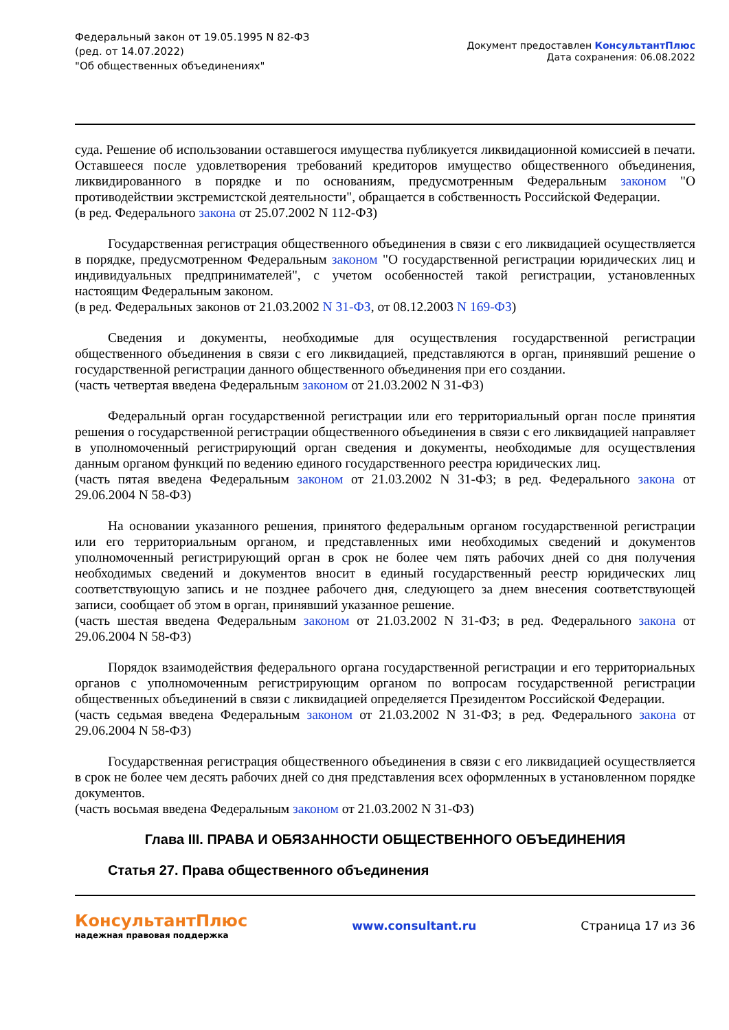Федеральный закон от 19.05.1995 N 82-ФЗ
(ред. от 14.07.2022)
"Об общественных объединениях"
Документ предоставлен КонсультантПлюс
Дата сохранения: 06.08.2022
суда. Решение об использовании оставшегося имущества публикуется ликвидационной комиссией в печати. Оставшееся после удовлетворения требований кредиторов имущество общественного объединения, ликвидированного в порядке и по основаниям, предусмотренным Федеральным законом "О противодействии экстремистской деятельности", обращается в собственность Российской Федерации.
(в ред. Федерального закона от 25.07.2002 N 112-ФЗ)
Государственная регистрация общественного объединения в связи с его ликвидацией осуществляется в порядке, предусмотренном Федеральным законом "О государственной регистрации юридических лиц и индивидуальных предпринимателей", с учетом особенностей такой регистрации, установленных настоящим Федеральным законом.
(в ред. Федеральных законов от 21.03.2002 N 31-ФЗ, от 08.12.2003 N 169-ФЗ)
Сведения и документы, необходимые для осуществления государственной регистрации общественного объединения в связи с его ликвидацией, представляются в орган, принявший решение о государственной регистрации данного общественного объединения при его создании.
(часть четвертая введена Федеральным законом от 21.03.2002 N 31-ФЗ)
Федеральный орган государственной регистрации или его территориальный орган после принятия решения о государственной регистрации общественного объединения в связи с его ликвидацией направляет в уполномоченный регистрирующий орган сведения и документы, необходимые для осуществления данным органом функций по ведению единого государственного реестра юридических лиц.
(часть пятая введена Федеральным законом от 21.03.2002 N 31-ФЗ; в ред. Федерального закона от 29.06.2004 N 58-ФЗ)
На основании указанного решения, принятого федеральным органом государственной регистрации или его территориальным органом, и представленных ими необходимых сведений и документов уполномоченный регистрирующий орган в срок не более чем пять рабочих дней со дня получения необходимых сведений и документов вносит в единый государственный реестр юридических лиц соответствующую запись и не позднее рабочего дня, следующего за днем внесения соответствующей записи, сообщает об этом в орган, принявший указанное решение.
(часть шестая введена Федеральным законом от 21.03.2002 N 31-ФЗ; в ред. Федерального закона от 29.06.2004 N 58-ФЗ)
Порядок взаимодействия федерального органа государственной регистрации и его территориальных органов с уполномоченным регистрирующим органом по вопросам государственной регистрации общественных объединений в связи с ликвидацией определяется Президентом Российской Федерации.
(часть седьмая введена Федеральным законом от 21.03.2002 N 31-ФЗ; в ред. Федерального закона от 29.06.2004 N 58-ФЗ)
Государственная регистрация общественного объединения в связи с его ликвидацией осуществляется в срок не более чем десять рабочих дней со дня представления всех оформленных в установленном порядке документов.
(часть восьмая введена Федеральным законом от 21.03.2002 N 31-ФЗ)
Глава III. ПРАВА И ОБЯЗАННОСТИ ОБЩЕСТВЕННОГО ОБЪЕДИНЕНИЯ
Статья 27. Права общественного объединения
КонсультантПлюс
надежная правовая поддержка
www.consultant.ru Страница 17 из 36